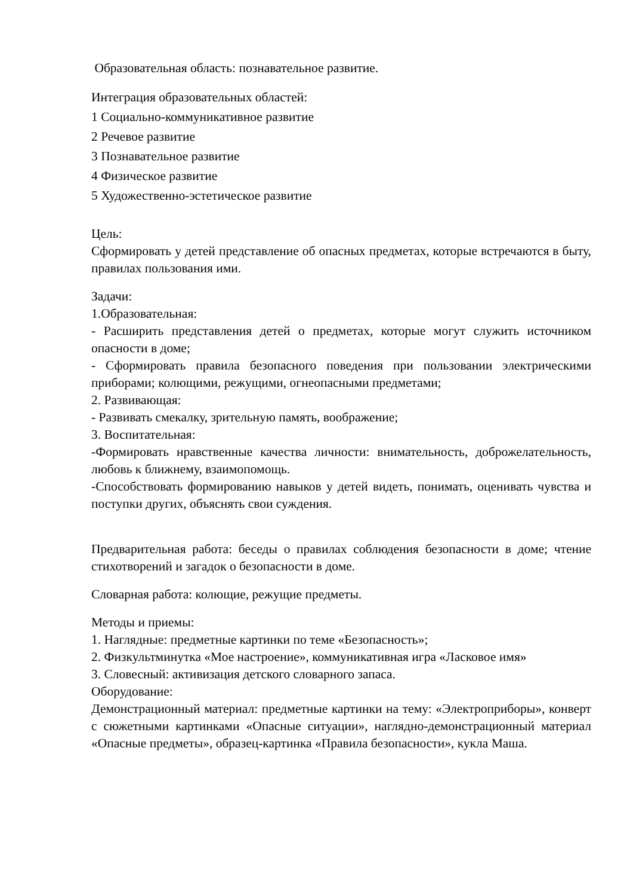Образовательная область: познавательное развитие.
Интеграция образовательных областей:
1 Социально-коммуникативное развитие
2 Речевое развитие
3 Познавательное развитие
4 Физическое развитие
5 Художественно-эстетическое развитие
Цель:
Сформировать у детей представление об опасных предметах, которые встречаются в быту, правилах пользования ими.
Задачи:
1.Образовательная:
- Расширить представления детей о предметах, которые могут служить источником опасности в доме;
- Сформировать правила безопасного поведения при пользовании электрическими приборами; колющими, режущими, огнеопасными предметами;
2. Развивающая:
- Развивать смекалку, зрительную память, воображение;
3. Воспитательная:
-Формировать нравственные качества личности: внимательность, доброжелательность, любовь к ближнему, взаимопомощь.
-Способствовать формированию навыков у детей видеть, понимать, оценивать чувства и поступки других, объяснять свои суждения.
Предварительная работа: беседы о правилах соблюдения безопасности в доме; чтение стихотворений и загадок о безопасности в доме.
Словарная работа: колющие, режущие предметы.
Методы и приемы:
1. Наглядные: предметные картинки по теме «Безопасность»;
2. Физкультминутка «Мое настроение», коммуникативная игра «Ласковое имя»
3. Словесный: активизация детского словарного запаса.
Оборудование:
Демонстрационный материал: предметные картинки на тему: «Электроприборы», конверт с сюжетными картинками «Опасные ситуации», наглядно-демонстрационный материал «Опасные предметы», образец-картинка «Правила безопасности», кукла Маша.